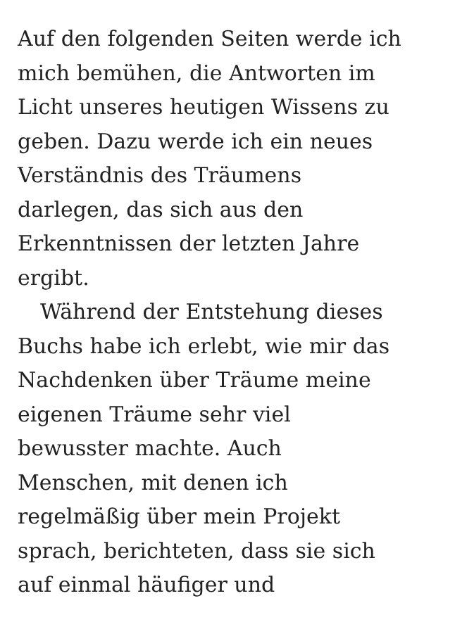Auf den folgenden Seiten werde ich
mich bemühen, die Antworten im
Licht unseres heutigen Wissens zu
geben. Dazu werde ich ein neues
Verständnis des Träumens
darlegen, das sich aus den
Erkenntnissen der letzten Jahre
ergibt.
Während der Entstehung dieses
Buchs habe ich erlebt, wie mir das
Nachdenken über Träume meine
eigenen Träume sehr viel
bewusster machte. Auch
Menschen, mit denen ich
regelmäßig über mein Projekt
sprach, berichteten, dass sie sich
auf einmal häufiger und